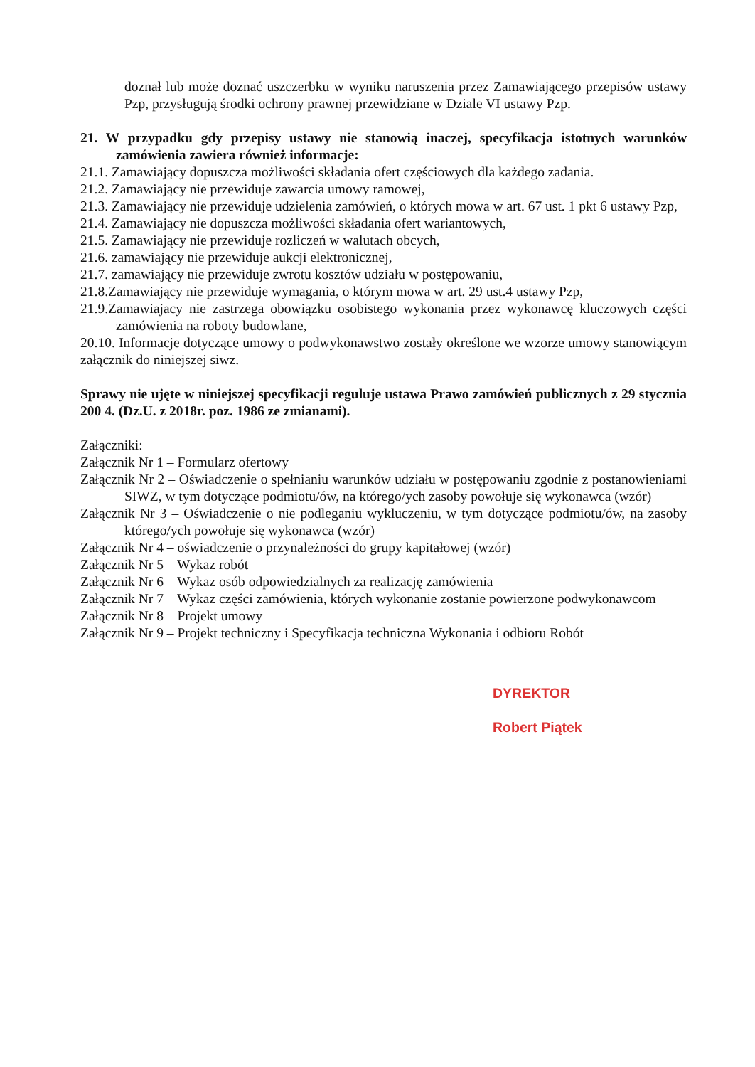doznał lub może doznać uszczerbku w wyniku naruszenia przez Zamawiającego przepisów ustawy Pzp, przysługują środki ochrony prawnej przewidziane w Dziale VI ustawy Pzp.
21. W przypadku gdy przepisy ustawy nie stanowią inaczej, specyfikacja istotnych warunków zamówienia zawiera również informacje:
21.1. Zamawiający dopuszcza możliwości składania ofert częściowych dla każdego zadania.
21.2. Zamawiający nie przewiduje zawarcia umowy ramowej,
21.3. Zamawiający nie przewiduje udzielenia zamówień, o których mowa w art. 67 ust. 1 pkt 6 ustawy Pzp,
21.4. Zamawiający nie dopuszcza możliwości składania ofert wariantowych,
21.5. Zamawiający nie przewiduje rozliczeń w walutach obcych,
21.6. zamawiający nie przewiduje aukcji elektronicznej,
21.7. zamawiający nie przewiduje zwrotu kosztów udziału w postępowaniu,
21.8.Zamawiający nie przewiduje wymagania, o którym mowa w art. 29 ust.4 ustawy Pzp,
21.9.Zamawiajacy nie zastrzega obowiązku osobistego wykonania przez wykonawcę kluczowych części zamówienia na roboty budowlane,
20.10. Informacje dotyczące umowy o podwykonawstwo zostały określone we wzorze umowy stanowiącym załącznik do niniejszej siwz.
Sprawy nie ujęte w niniejszej specyfikacji reguluje ustawa Prawo zamówień publicznych z 29 stycznia 200 4. (Dz.U. z 2018r. poz. 1986 ze zmianami).
Załączniki:
Załącznik Nr 1 – Formularz ofertowy
Załącznik Nr 2 – Oświadczenie o spełnianiu warunków udziału w postępowaniu zgodnie z postanowieniami SIWZ, w tym dotyczące podmiotu/ów, na którego/ych zasoby powołuje się wykonawca (wzór)
Załącznik Nr 3 – Oświadczenie o nie podleganiu wykluczeniu, w tym dotyczące podmiotu/ów, na zasoby którego/ych powołuje się wykonawca (wzór)
Załącznik Nr 4 – oświadczenie o przynależności do grupy kapitałowej (wzór)
Załącznik Nr 5 – Wykaz robót
Załącznik Nr 6 – Wykaz osób odpowiedzialnych za realizację zamówienia
Załącznik Nr 7 – Wykaz części zamówienia, których wykonanie zostanie powierzone podwykonawcom
Załącznik Nr 8 – Projekt umowy
Załącznik Nr 9 – Projekt techniczny i Specyfikacja techniczna Wykonania i odbioru Robót
DYREKTOR
Robert Piątek